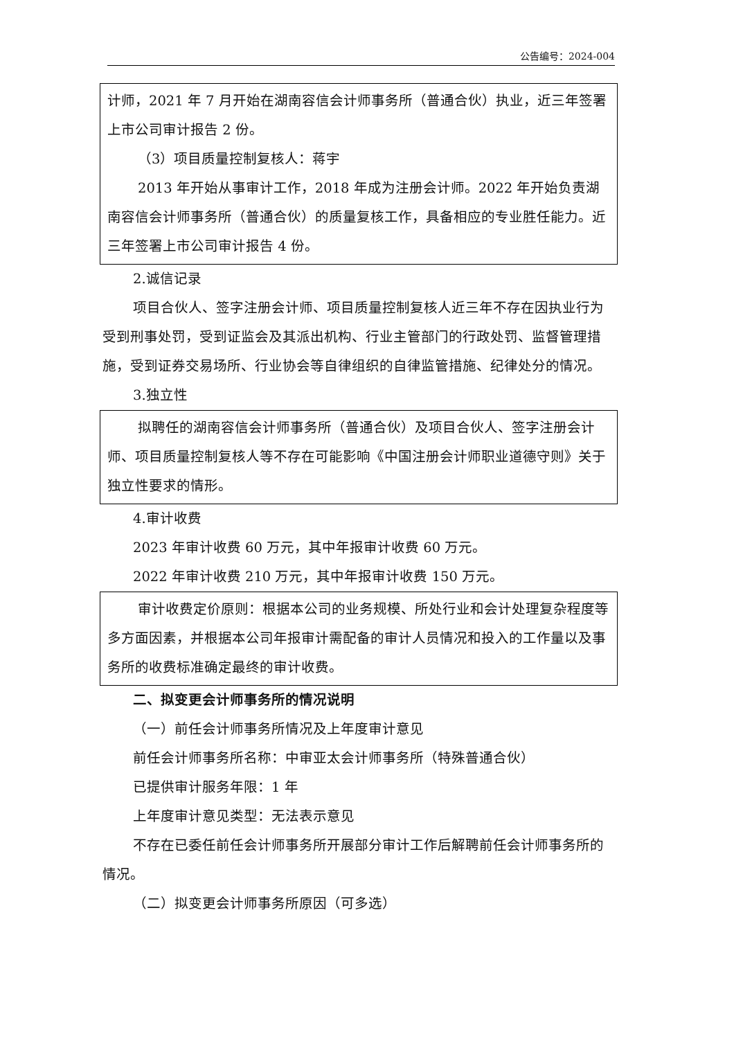公告编号：2024-004
计师，2021 年 7 月开始在湖南容信会计师事务所（普通合伙）执业，近三年签署上市公司审计报告 2 份。
（3）项目质量控制复核人：蒋宇
2013 年开始从事审计工作，2018 年成为注册会计师。2022 年开始负责湖南容信会计师事务所（普通合伙）的质量复核工作，具备相应的专业胜任能力。近三年签署上市公司审计报告 4 份。
2.诚信记录
项目合伙人、签字注册会计师、项目质量控制复核人近三年不存在因执业行为受到刑事处罚，受到证监会及其派出机构、行业主管部门的行政处罚、监督管理措施，受到证券交易场所、行业协会等自律组织的自律监管措施、纪律处分的情况。
3.独立性
拟聘任的湖南容信会计师事务所（普通合伙）及项目合伙人、签字注册会计师、项目质量控制复核人等不存在可能影响《中国注册会计师职业道德守则》关于独立性要求的情形。
4.审计收费
2023 年审计收费 60 万元，其中年报审计收费 60 万元。
2022 年审计收费 210 万元，其中年报审计收费 150 万元。
审计收费定价原则：根据本公司的业务规模、所处行业和会计处理复杂程度等多方面因素，并根据本公司年报审计需配备的审计人员情况和投入的工作量以及事务所的收费标准确定最终的审计收费。
二、拟变更会计师事务所的情况说明
（一）前任会计师事务所情况及上年度审计意见
前任会计师事务所名称：中审亚太会计师事务所（特殊普通合伙）
已提供审计服务年限：1 年
上年度审计意见类型：无法表示意见
不存在已委任前任会计师事务所开展部分审计工作后解聘前任会计师事务所的情况。
（二）拟变更会计师事务所原因（可多选）